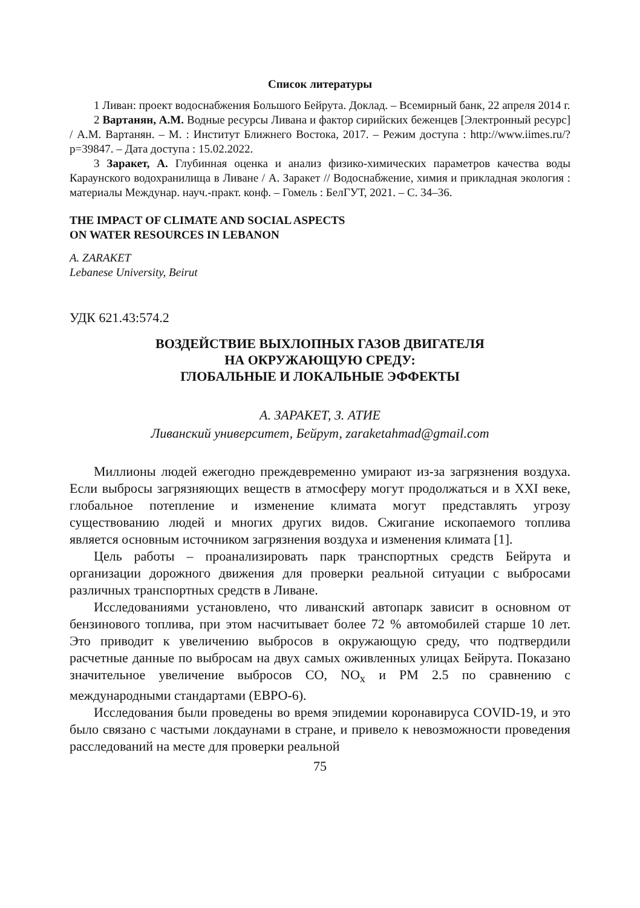Список литературы
1 Ливан: проект водоснабжения Большого Бейрута. Доклад. – Всемирный банк, 22 апреля 2014 г.
2 Вартанян, А.М. Водные ресурсы Ливана и фактор сирийских беженцев [Электронный ресурс] / А.М. Вартанян. – М. : Институт Ближнего Востока, 2017. – Режим доступа : http://www.iimes.ru/?p=39847. – Дата доступа : 15.02.2022.
3 Заракет, А. Глубинная оценка и анализ физико-химических параметров качества воды Караунского водохранилища в Ливане / А. Заракет // Водоснабжение, химия и прикладная экология : материалы Междунар. науч.-практ. конф. – Гомель : БелГУТ, 2021. – С. 34–36.
THE IMPACT OF CLIMATE AND SOCIAL ASPECTS
ON WATER RESOURCES IN LEBANON
A. ZARAKET
Lebanese University, Beirut
УДК 621.43:574.2
ВОЗДЕЙСТВИЕ ВЫХЛОПНЫХ ГАЗОВ ДВИГАТЕЛЯ
НА ОКРУЖАЮЩУЮ СРЕДУ:
ГЛОБАЛЬНЫЕ И ЛОКАЛЬНЫЕ ЭФФЕКТЫ
А. ЗАРАКЕТ, З. АТИЕ
Ливанский университет, Бейрут, zaraketahmad@gmail.com
Миллионы людей ежегодно преждевременно умирают из-за загрязнения воздуха. Если выбросы загрязняющих веществ в атмосферу могут продолжаться и в XXI веке, глобальное потепление и изменение климата могут представлять угрозу существованию людей и многих других видов. Сжигание ископаемого топлива является основным источником загрязнения воздуха и изменения климата [1].
Цель работы – проанализировать парк транспортных средств Бейрута и организации дорожного движения для проверки реальной ситуации с выбросами различных транспортных средств в Ливане.
Исследованиями установлено, что ливанский автопарк зависит в основном от бензинового топлива, при этом насчитывает более 72 % автомобилей старше 10 лет. Это приводит к увеличению выбросов в окружающую среду, что подтвердили расчетные данные по выбросам на двух самых оживленных улицах Бейрута. Показано значительное увеличение выбросов CO, NO<sub>x</sub> и PM 2.5 по сравнению с международными стандартами (ЕВРО-6).
Исследования были проведены во время эпидемии коронавируса COVID-19, и это было связано с частыми локдаунами в стране, и привело к невозможности проведения расследований на месте для проверки реальной
75